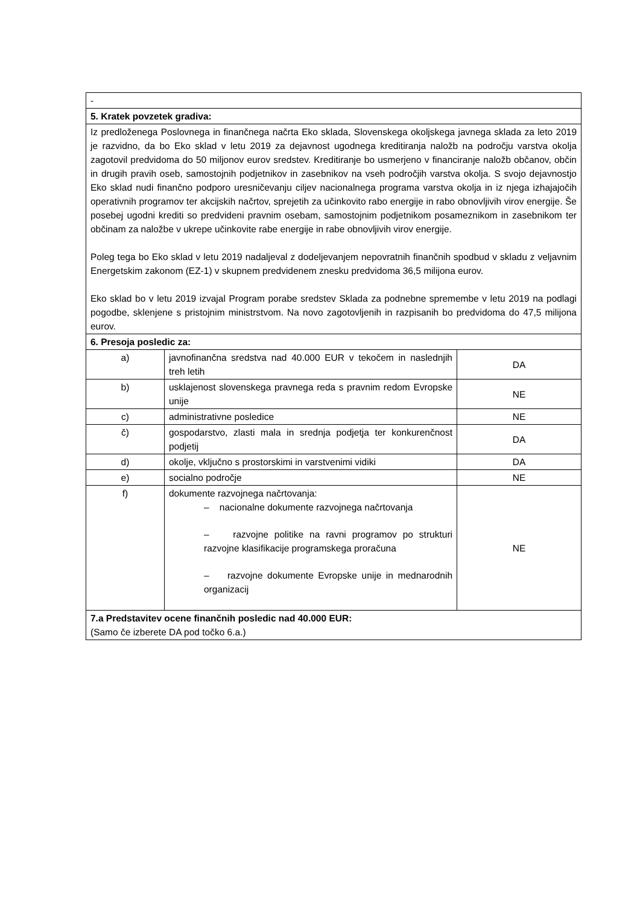| - | | |
| 5. Kratek povzetek gradiva: | | |
| Iz predloženega Poslovnega in finančnega načrta Eko sklada, Slovenskega okoljskega javnega sklada za leto 2019 je razvidno, da bo Eko sklad v letu 2019 za dejavnost ugodnega kreditiranja naložb na področju varstva okolja zagotovil predvidoma do 50 miljonov eurov sredstev. Kreditiranje bo usmerjeno v financiranje naložb občanov, občin in drugih pravih oseb, samostojnih podjetnikov in zasebnikov na vseh področjih varstva okolja. S svojo dejavnostjo Eko sklad nudi finančno podporo uresničevanju ciljev nacionalnega programa varstva okolja in iz njega izhajajočih operativnih programov ter akcijskih načrtov, sprejetih za učinkovito rabo energije in rabo obnovljivih virov energije. Še posebej ugodni krediti so predvideni pravnim osebam, samostojnim podjetnikom posameznikom in zasebnikom ter občinam za naložbe v ukrepe učinkovite rabe energije in rabe obnovljivih virov energije. Poleg tega bo Eko sklad v letu 2019 nadaljeval z dodeljevanjem nepovratnih finančnih spodbud v skladu z veljavnim Energetskim zakonom (EZ-1) v skupnem predvidenem znesku predvidoma 36,5 milijona eurov. Eko sklad bo v letu 2019 izvajal Program porabe sredstev Sklada za podnebne spremembe v letu 2019 na podlagi pogodbe, sklenjene s pristojnim ministrstvom. Na novo zagotovljenih in razpisanih bo predvidoma do 47,5 milijona eurov. | | |
| 6. Presoja posledic za: | | |
| a) | javnofinančna sredstva nad 40.000 EUR v tekočem in naslednjih treh letih | DA |
| b) | usklajenost slovenskega pravnega reda s pravnim redom Evropske unije | NE |
| c) | administrativne posledice | NE |
| č) | gospodarstvo, zlasti mala in srednja podjetja ter konkurenčnost podjetij | DA |
| d) | okolje, vključno s prostorskimi in varstvenimi vidiki | DA |
| e) | socialno področje | NE |
| f) | dokumente razvojnega načrtovanja: – nacionalne dokumente razvojnega načrtovanja – razvojne politike na ravni programov po strukturi razvojne klasifikacije programskega proračuna – razvojne dokumente Evropske unije in mednarodnih organizacij | NE |
| 7.a Predstavitev ocene finančnih posledic nad 40.000 EUR: (Samo če izberete DA pod točko 6.a.) | | |